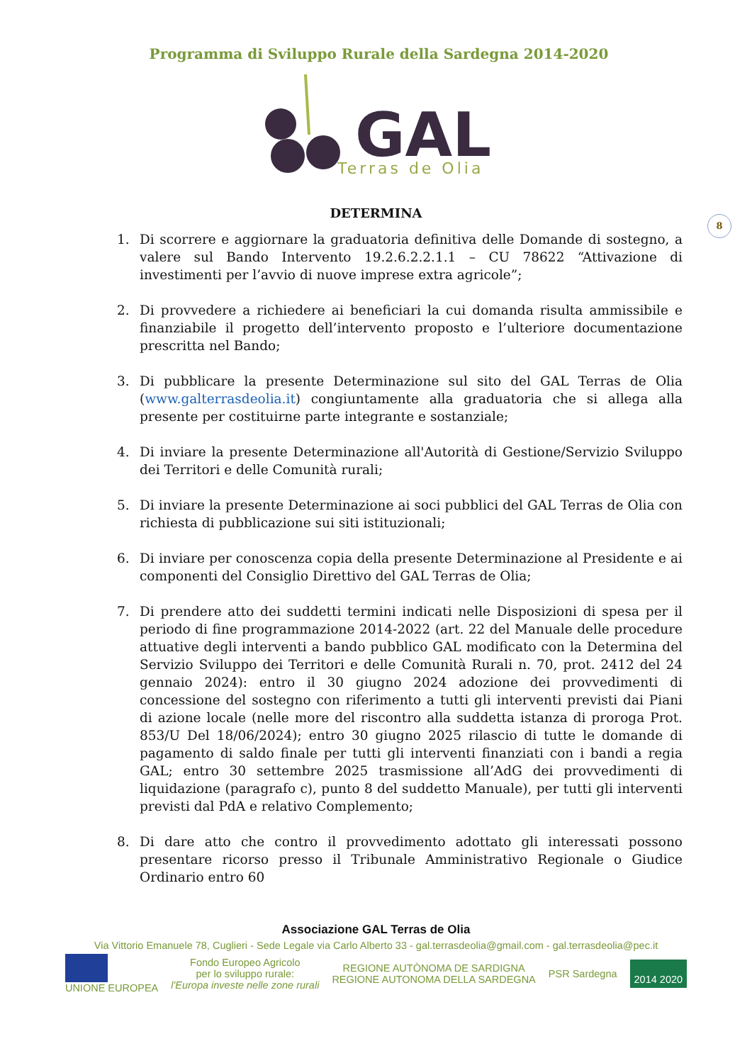Programma di Sviluppo Rurale della Sardegna 2014-2020
GAL
Terras de Olia
8
DETERMINA
1. Di scorrere e aggiornare la graduatoria definitiva delle Domande di sostegno, a valere sul Bando Intervento 19.2.6.2.2.1.1 – CU 78622 “Attivazione di investimenti per l’avvio di nuove imprese extra agricole”;
2. Di provvedere a richiedere ai beneficiari la cui domanda risulta ammissibile e finanziabile il progetto dell’intervento proposto e l’ulteriore documentazione prescritta nel Bando;
3. Di pubblicare la presente Determinazione sul sito del GAL Terras de Olia (www.galterrasdeolia.it) congiuntamente alla graduatoria che si allega alla presente per costituirne parte integrante e sostanziale;
4. Di inviare la presente Determinazione all'Autorità di Gestione/Servizio Sviluppo dei Territori e delle Comunità rurali;
5. Di inviare la presente Determinazione ai soci pubblici del GAL Terras de Olia con richiesta di pubblicazione sui siti istituzionali;
6. Di inviare per conoscenza copia della presente Determinazione al Presidente e ai componenti del Consiglio Direttivo del GAL Terras de Olia;
7. Di prendere atto dei suddetti termini indicati nelle Disposizioni di spesa per il periodo di fine programmazione 2014-2022 (art. 22 del Manuale delle procedure attuative degli interventi a bando pubblico GAL modificato con la Determina del Servizio Sviluppo dei Territori e delle Comunità Rurali n. 70, prot. 2412 del 24 gennaio 2024): entro il 30 giugno 2024 adozione dei provvedimenti di concessione del sostegno con riferimento a tutti gli interventi previsti dai Piani di azione locale (nelle more del riscontro alla suddetta istanza di proroga Prot. 853/U Del 18/06/2024); entro 30 giugno 2025 rilascio di tutte le domande di pagamento di saldo finale per tutti gli interventi finanziati con i bandi a regia GAL; entro 30 settembre 2025 trasmissione all’AdG dei provvedimenti di liquidazione (paragrafo c), punto 8 del suddetto Manuale), per tutti gli interventi previsti dal PdA e relativo Complemento;
8. Di dare atto che contro il provvedimento adottato gli interessati possono presentare ricorso presso il Tribunale Amministrativo Regionale o Giudice Ordinario entro 60
Associazione GAL Terras de Olia
Via Vittorio Emanuele 78, Cuglieri - Sede Legale via Carlo Alberto 33 - gal.terrasdeolia@gmail.com - gal.terrasdeolia@pec.it
UNIONE EUROPEA Fondo Europeo Agricolo
per lo sviluppo rurale:
l'Europa investe nelle zone rurali REGIONE AUTÒNOMA DE SARDIGNA
REGIONE AUTONOMA DELLA SARDEGNA PSR Sardegna 2014 2020